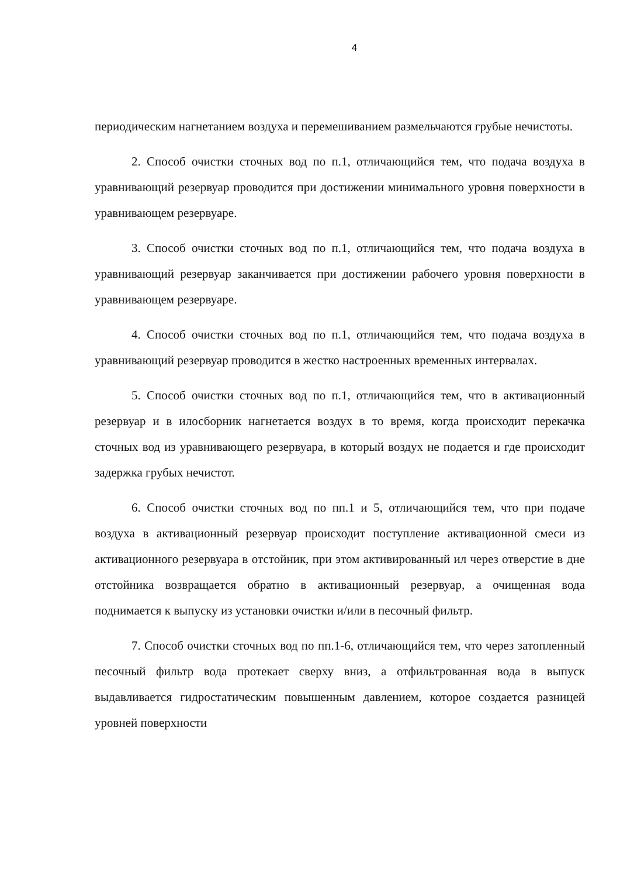4
периодическим нагнетанием воздуха и перемешиванием размельчаются грубые нечистоты.
2. Способ очистки сточных вод по п.1, отличающийся тем, что подача воздуха в уравнивающий резервуар проводится при достижении минимального уровня поверхности в уравнивающем резервуаре.
3. Способ очистки сточных вод по п.1, отличающийся тем, что подача воздуха в уравнивающий резервуар заканчивается при достижении рабочего уровня поверхности в уравнивающем резервуаре.
4. Способ очистки сточных вод по п.1, отличающийся тем, что подача воздуха в уравнивающий резервуар проводится в жестко настроенных временных интервалах.
5. Способ очистки сточных вод по п.1, отличающийся тем, что в активационный резервуар и в илосборник нагнетается воздух в то время, когда происходит перекачка сточных вод из уравнивающего резервуара, в который воздух не подается и где происходит задержка грубых нечистот.
6. Способ очистки сточных вод по пп.1 и 5, отличающийся тем, что при подаче воздуха в активационный резервуар происходит поступление активационной смеси из активационного резервуара в отстойник, при этом активированный ил через отверстие в дне отстойника возвращается обратно в активационный резервуар, а очищенная вода поднимается к выпуску из установки очистки и/или в песочный фильтр.
7. Способ очистки сточных вод по пп.1-6, отличающийся тем, что через затопленный песочный фильтр вода протекает сверху вниз, а отфильтрованная вода в выпуск выдавливается гидростатическим повышенным давлением, которое создается разницей уровней поверхности